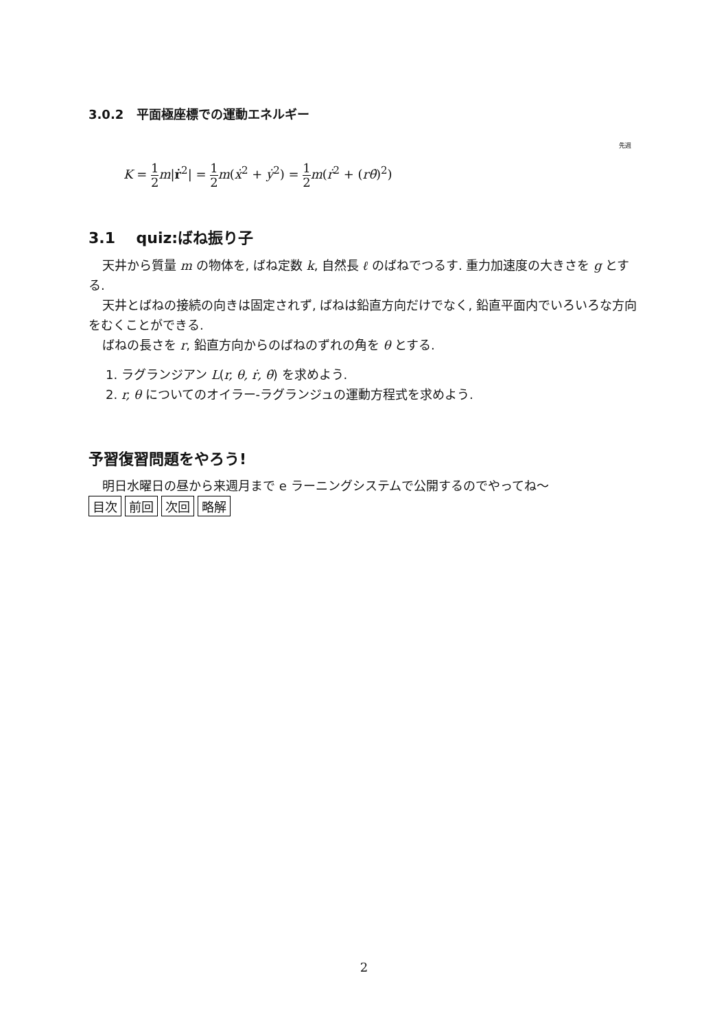3.0.2 平面極座標での運動エネルギー
先週
K = 1 2 m|ṙ<sup>2</sup>| = 1 2 m(ẋ<sup>2</sup> + ẏ<sup>2</sup>) = 1 2 m(ṙ<sup>2</sup> + (rθ̇)<sup>2</sup>)
3.1 quiz:ばね振り子
天井から質量 m の物体を, ばね定数 k, 自然長 ℓ のばねでつるす. 重力加速度の大きさを g とする.
天井とばねの接続の向きは固定されず, ばねは鉛直方向だけでなく, 鉛直平面内でいろいろな方向をむくことができる.
ばねの長さを r, 鉛直方向からのばねのずれの角を θ とする.
1. ラグランジアン L(r, θ, ṙ, θ̇) を求めよう.
2. r, θ についてのオイラー-ラグランジュの運動方程式を求めよう.
予習復習問題をやろう!
明日水曜日の昼から来週月まで e ラーニングシステムで公開するのでやってね〜
目次 前回 次回 略解
2